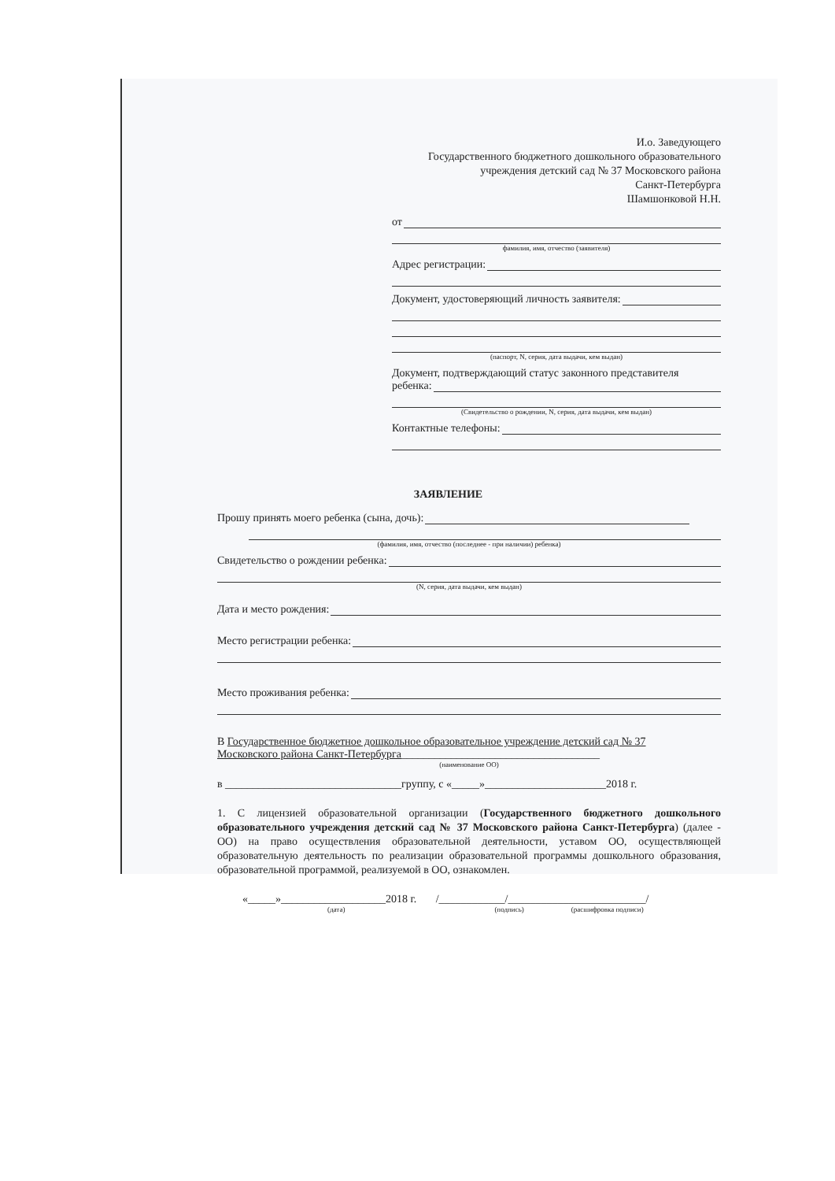И.о. Заведующего
Государственного бюджетного дошкольного образовательного
учреждения детский сад № 37 Московского района
Санкт-Петербурга
Шамшонковой Н.Н.
от
фамилия, имя, отчество (заявителя)
Адрес регистрации:
Документ, удостоверяющий личность заявителя:
(паспорт, N, серия, дата выдачи, кем выдан)
Документ, подтверждающий статус законного представителя
ребенка:
(Свидетельство о рождении, N, серия, дата выдачи, кем выдан)
Контактные телефоны:
ЗАЯВЛЕНИЕ
Прошу принять моего ребенка (сына, дочь):
(фамилия, имя, отчество (последнее - при наличии) ребенка)
Свидетельство о рождении ребенка:
(N, серия, дата выдачи, кем выдан)
Дата и место рождения:
Место регистрации ребенка:
Место проживания ребенка:
В Государственное бюджетное дошкольное образовательное учреждение детский сад № 37
Московского района Санкт-Петербурга____________________________________
(наименование ОО)
в ________________________________группу, с «_____»______________________2018 г.
1. С лицензией образовательной организации (Государственного бюджетного дошкольного образовательного учреждения детский сад № 37 Московского района Санкт-Петербурга) (далее - ОО) на право осуществления образовательной деятельности, уставом ОО, осуществляющей образовательную деятельность по реализации образовательной программы дошкольного образования, образовательной программой, реализуемой в ОО, ознакомлен.
«_____»___________________2018 г. /____________/_________________________/
(дата) (подпись) (расшифровка подписи)